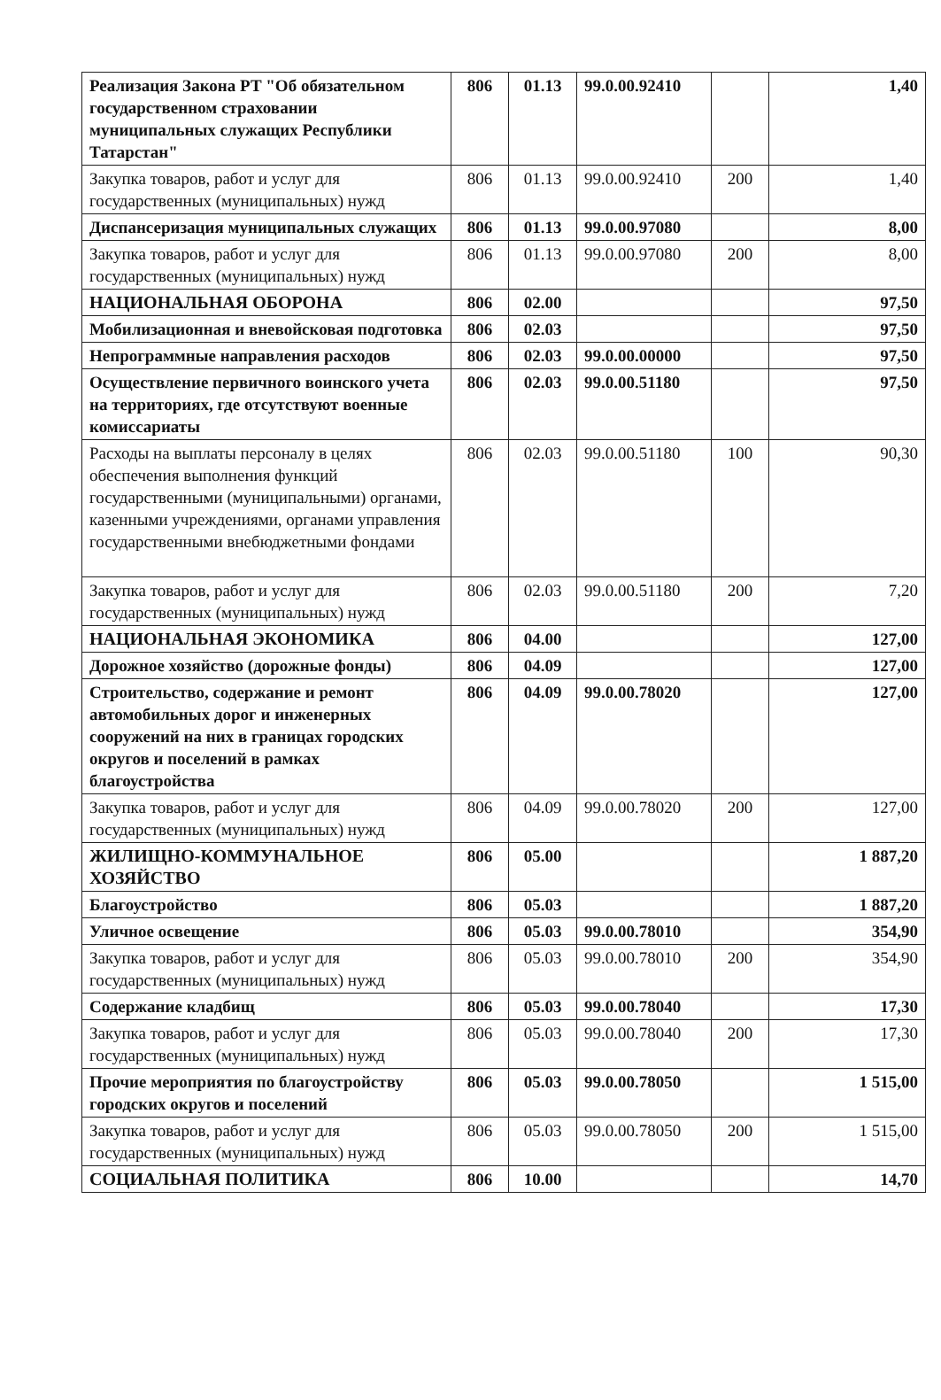| Реализация Закона РТ "Об обязательном государственном страховании муниципальных служащих Республики Татарстан" | 806 | 01.13 | 99.0.00.92410 | | 1,40 |
| Закупка товаров, работ и услуг для государственных (муниципальных) нужд | 806 | 01.13 | 99.0.00.92410 | 200 | 1,40 |
| Диспансеризация муниципальных служащих | 806 | 01.13 | 99.0.00.97080 | | 8,00 |
| Закупка товаров, работ и услуг для государственных (муниципальных) нужд | 806 | 01.13 | 99.0.00.97080 | 200 | 8,00 |
| НАЦИОНАЛЬНАЯ ОБОРОНА | 806 | 02.00 | | | 97,50 |
| Мобилизационная и вневойсковая подготовка | 806 | 02.03 | | | 97,50 |
| Непрограммные направления расходов | 806 | 02.03 | 99.0.00.00000 | | 97,50 |
| Осуществление первичного воинского учета на территориях, где отсутствуют военные комиссариаты | 806 | 02.03 | 99.0.00.51180 | | 97,50 |
| Расходы на выплаты персоналу в целях обеспечения выполнения функций государственными (муниципальными) органами, казенными учреждениями, органами управления государственными внебюджетными фондами | 806 | 02.03 | 99.0.00.51180 | 100 | 90,30 |
| Закупка товаров, работ и услуг для государственных (муниципальных) нужд | 806 | 02.03 | 99.0.00.51180 | 200 | 7,20 |
| НАЦИОНАЛЬНАЯ ЭКОНОМИКА | 806 | 04.00 | | | 127,00 |
| Дорожное хозяйство (дорожные фонды) | 806 | 04.09 | | | 127,00 |
| Строительство, содержание и ремонт автомобильных дорог и инженерных сооружений на них в границах городских округов и поселений в рамках благоустройства | 806 | 04.09 | 99.0.00.78020 | | 127,00 |
| Закупка товаров, работ и услуг для государственных (муниципальных) нужд | 806 | 04.09 | 99.0.00.78020 | 200 | 127,00 |
| ЖИЛИЩНО-КОММУНАЛЬНОЕ ХОЗЯЙСТВО | 806 | 05.00 | | | 1 887,20 |
| Благоустройство | 806 | 05.03 | | | 1 887,20 |
| Уличное освещение | 806 | 05.03 | 99.0.00.78010 | | 354,90 |
| Закупка товаров, работ и услуг для государственных (муниципальных) нужд | 806 | 05.03 | 99.0.00.78010 | 200 | 354,90 |
| Содержание кладбищ | 806 | 05.03 | 99.0.00.78040 | | 17,30 |
| Закупка товаров, работ и услуг для государственных (муниципальных) нужд | 806 | 05.03 | 99.0.00.78040 | 200 | 17,30 |
| Прочие мероприятия по благоустройству городских округов и поселений | 806 | 05.03 | 99.0.00.78050 | | 1 515,00 |
| Закупка товаров, работ и услуг для государственных (муниципальных) нужд | 806 | 05.03 | 99.0.00.78050 | 200 | 1 515,00 |
| СОЦИАЛЬНАЯ ПОЛИТИКА | 806 | 10.00 | | | 14,70 |